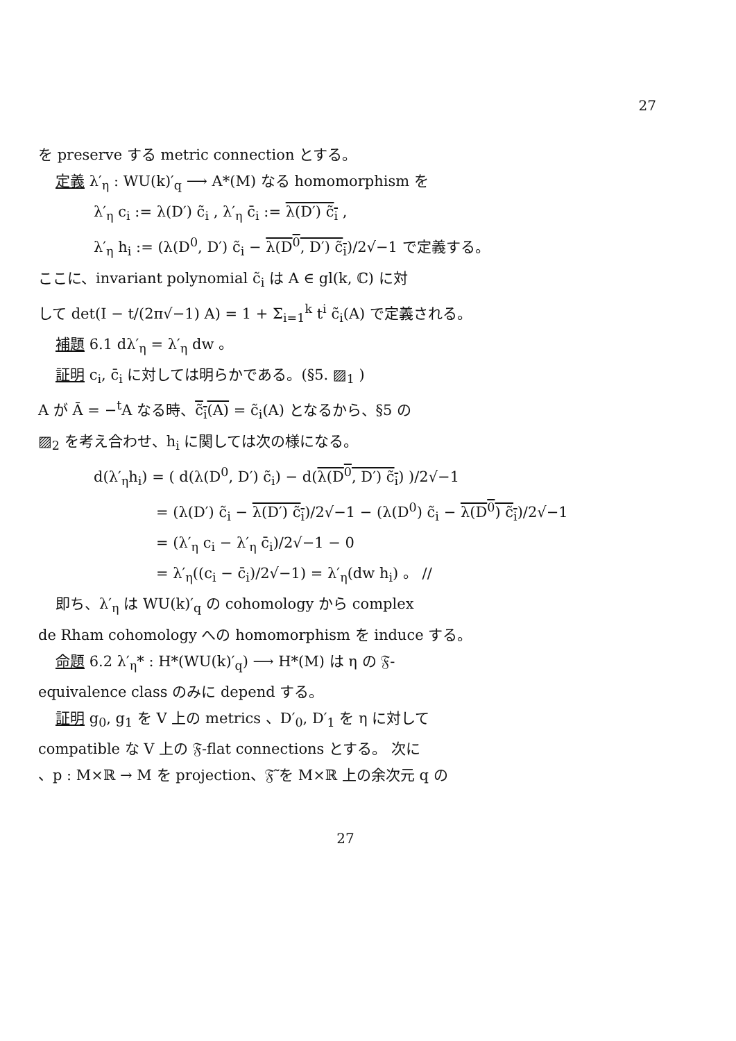27
を preserve する metric connection とする。
定義 λ′<sub>η</sub> : WU(k)′<sub>q</sub> ⟶ A*(M) なる homomorphism を
λ′<sub>η</sub> c<sub>i</sub> := λ(D′) c̃<sub>i</sub> , λ′<sub>η</sub> c̄<sub>i</sub> := λ(D′) c̃<sub>i</sub> ,
λ′<sub>η</sub> h<sub>i</sub> := (λ(D<sup>0</sup>, D′) c̃<sub>i</sub> − λ(D<sup>0</sup>, D′) c̃<sub>i</sub>)/2√−1 で定義する。
ここに、invariant polynomial c̃<sub>i</sub> は A ∈ gl(k, ℂ) に対
して det(I − t/(2π√−1) A) = 1 + Σ<sub>i=1</sub><sup>k</sup> t<sup>i</sup> c̃<sub>i</sub>(A) で定義される。
補題 6.1 dλ′<sub>η</sub> = λ′<sub>η</sub> dw 。
証明 c<sub>i</sub>, c̄<sub>i</sub> に対しては明らかである。(§5. ▨<sub>1</sub> )
A が Ā = −<sup>t</sup>A なる時、c̃<sub>i</sub>(A) = c̃<sub>i</sub>(A) となるから、§5 の
▨<sub>2</sub> を考え合わせ、h<sub>i</sub> に関しては次の様になる。
d(λ′<sub>η</sub>h<sub>i</sub>) = ( d(λ(D<sup>0</sup>, D′) c̃<sub>i</sub>) − d(λ(D<sup>0</sup>, D′) c̃<sub>i</sub>) )/2√−1
= (λ(D′) c̃<sub>i</sub> − λ(D′) c̃<sub>i</sub>)/2√−1 − (λ(D<sup>0</sup>) c̃<sub>i</sub> − λ(D<sup>0</sup>) c̃<sub>i</sub>)/2√−1
= (λ′<sub>η</sub> c<sub>i</sub> − λ′<sub>η</sub> c̄<sub>i</sub>)/2√−1 − 0
= λ′<sub>η</sub>((c<sub>i</sub> − c̄<sub>i</sub>)/2√−1) = λ′<sub>η</sub>(dw h<sub>i</sub>) 。 //
即ち、λ′<sub>η</sub> は WU(k)′<sub>q</sub> の cohomology から complex
de Rham cohomology への homomorphism を induce する。
命題 6.2 λ′<sub>η</sub>* : H*(WU(k)′<sub>q</sub>) ⟶ H*(M) は η の 𝔉-
equivalence class のみに depend する。
証明 g<sub>0</sub>, g<sub>1</sub> を V 上の metrics 、D′<sub>0</sub>, D′<sub>1</sub> を η に対して
compatible な V 上の 𝔉-flat connections とする。 次に
、p : M×ℝ → M を projection、𝔉̃ を M×ℝ 上の余次元 q の
27